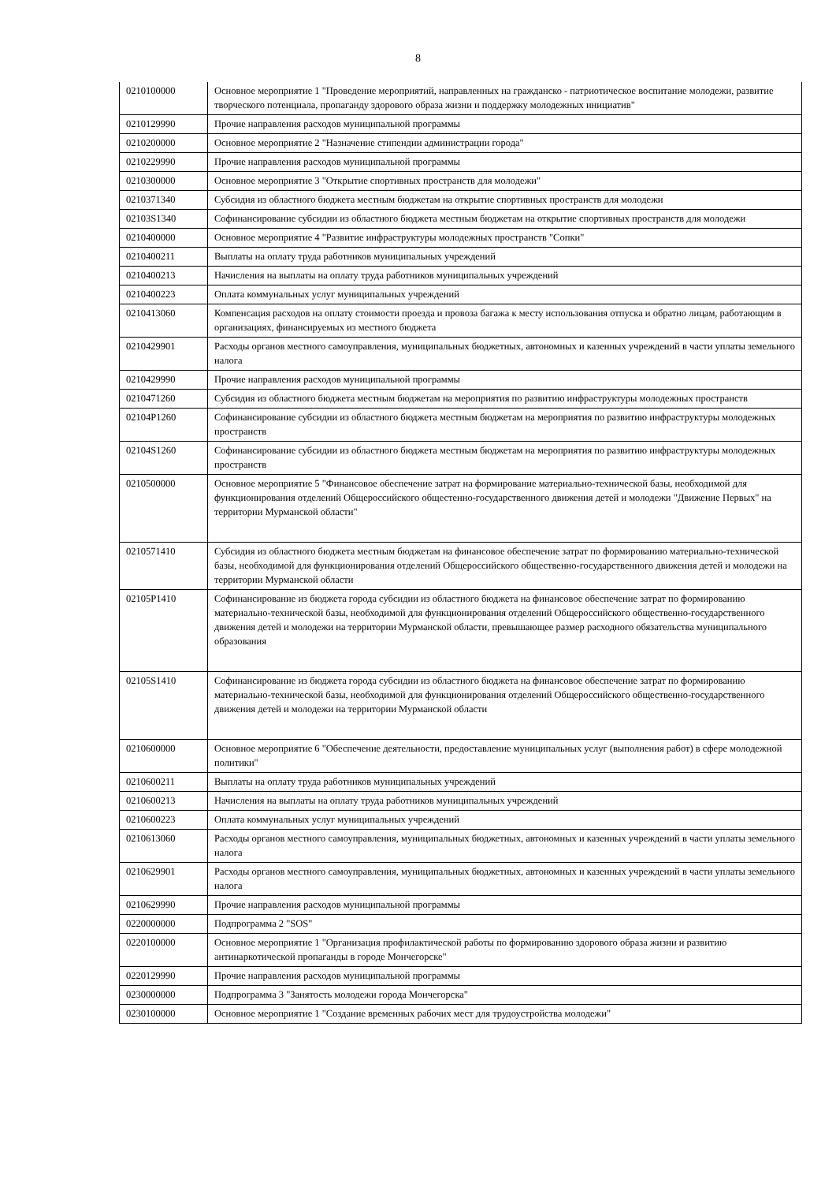8
| 0210100000 | Основное мероприятие 1 "Проведение мероприятий, направленных на гражданско - патриотическое воспитание молодежи, развитие творческого потенциала, пропаганду здорового образа жизни и поддержку молодежных инициатив" |
| 0210129990 | Прочие направления расходов муниципальной программы |
| 0210200000 | Основное мероприятие 2 "Назначение стипендии администрации города" |
| 0210229990 | Прочие направления расходов муниципальной программы |
| 0210300000 | Основное мероприятие 3 "Открытие спортивных пространств для молодежи" |
| 0210371340 | Субсидия из областного бюджета местным бюджетам на открытие спортивных пространств для молодежи |
| 02103S1340 | Софинансирование субсидии из областного бюджета местным бюджетам на открытие спортивных пространств для молодежи |
| 0210400000 | Основное мероприятие 4 "Развитие инфраструктуры молодежных пространств "Сопки" |
| 0210400211 | Выплаты на оплату труда работников муниципальных учреждений |
| 0210400213 | Начисления на выплаты на оплату труда работников муниципальных учреждений |
| 0210400223 | Оплата коммунальных услуг муниципальных учреждений |
| 0210413060 | Компенсация расходов на оплату стоимости проезда и провоза багажа к месту использования отпуска и обратно лицам, работающим в организациях, финансируемых из местного бюджета |
| 0210429901 | Расходы органов местного самоуправления, муниципальных бюджетных, автономных и казенных учреждений в части уплаты земельного налога |
| 0210429990 | Прочие направления расходов муниципальной программы |
| 0210471260 | Субсидия из областного бюджета местным бюджетам на мероприятия по развитию инфраструктуры молодежных пространств |
| 02104P1260 | Софинансирование субсидии из областного бюджета местным бюджетам на мероприятия по развитию инфраструктуры молодежных пространств |
| 02104S1260 | Софинансирование субсидии из областного бюджета местным бюджетам на мероприятия по развитию инфраструктуры молодежных пространств |
| 0210500000 | Основное мероприятие 5 "Финансовое обеспечение затрат на формирование материально-технической базы, необходимой для функционирования отделений Общероссийского общестенно-государственного движения детей и молодежи "Движение Первых" на территории Мурманской области" |
| 0210571410 | Субсидия из областного бюджета местным бюджетам на финансовое обеспечение затрат по формированию материально-технической базы, необходимой для функционирования отделений Общероссийского общественно-государственного движения детей и молодежи на территории Мурманской области |
| 02105P1410 | Софинансирование из бюджета города субсидии из областного бюджета на финансовое обеспечение затрат по формированию материально-технической базы, необходимой для функционирования отделений Общероссийского общественно-государственного движения детей и молодежи на территории Мурманской области, превышающее размер расходного обязательства муниципального образования |
| 02105S1410 | Софинансирование из бюджета города субсидии из областного бюджета на финансовое обеспечение затрат по формированию материально-технической базы, необходимой для функционирования отделений Общероссийского общественно-государственного движения детей и молодежи на территории Мурманской области |
| 0210600000 | Основное мероприятие 6 "Обеспечение деятельности, предоставление муниципальных услуг (выполнения работ) в сфере молодежной политики" |
| 0210600211 | Выплаты на оплату труда работников муниципальных учреждений |
| 0210600213 | Начисления на выплаты на оплату труда работников муниципальных учреждений |
| 0210600223 | Оплата коммунальных услуг муниципальных учреждений |
| 0210613060 | Расходы органов местного самоуправления, муниципальных бюджетных, автономных и казенных учреждений в части уплаты земельного налога |
| 0210629901 | Расходы органов местного самоуправления, муниципальных бюджетных, автономных и казенных учреждений в части уплаты земельного налога |
| 0210629990 | Прочие направления расходов муниципальной программы |
| 0220000000 | Подпрограмма 2 "SOS" |
| 0220100000 | Основное мероприятие 1 "Организация профилактической работы по формированию здорового образа жизни и развитию антинаркотической пропаганды в городе Мончегорске" |
| 0220129990 | Прочие направления расходов муниципальной программы |
| 0230000000 | Подпрограмма 3 "Занятость молодежи города Мончегорска" |
| 0230100000 | Основное мероприятие 1 "Создание временных рабочих мест для трудоустройства молодежи" |